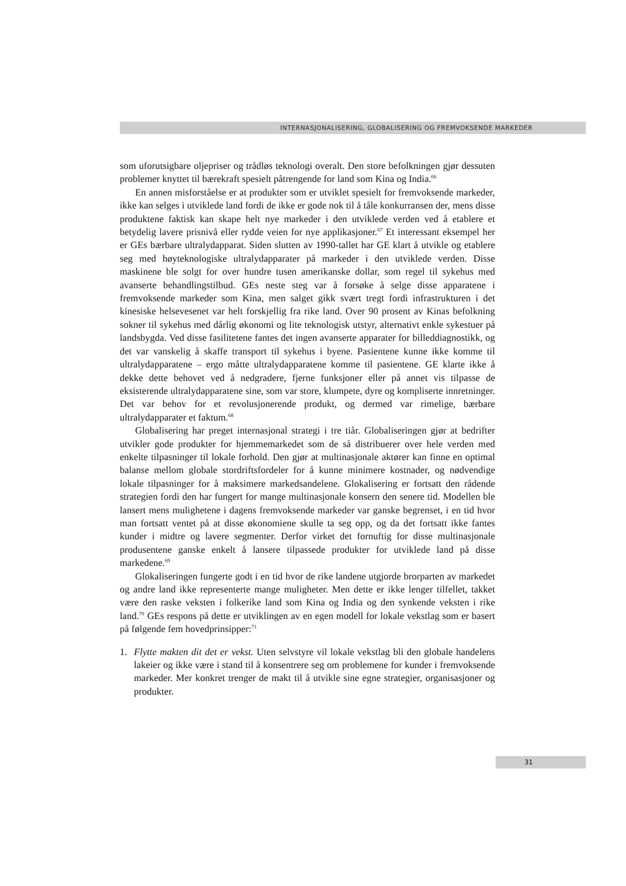INTERNASJONALISERING, GLOBALISERING OG FREMVOKSENDE MARKEDER
som uforutsigbare oljepriser og trådløs teknologi overalt. Den store befolkningen gjør dessuten problemer knyttet til bærekraft spesielt påtrengende for land som Kina og India.<sup>66</sup>
En annen misforståelse er at produkter som er utviklet spesielt for fremvoksende markeder, ikke kan selges i utviklede land fordi de ikke er gode nok til å tåle konkurransen der, mens disse produktene faktisk kan skape helt nye markeder i den utviklede verden ved å etablere et betydelig lavere prisnivå eller rydde veien for nye applikasjoner.<sup>67</sup> Et interessant eksempel her er GEs bærbare ultralydapparat. Siden slutten av 1990-tallet har GE klart å utvikle og etablere seg med høyteknologiske ultralydapparater på markeder i den utviklede verden. Disse maskinene ble solgt for over hundre tusen amerikanske dollar, som regel til sykehus med avanserte behandlingstilbud. GEs neste steg var å forsøke å selge disse apparatene i fremvoksende markeder som Kina, men salget gikk svært tregt fordi infrastrukturen i det kinesiske helsevesenet var helt forskjellig fra rike land. Over 90 prosent av Kinas befolkning sokner til sykehus med dårlig økonomi og lite teknologisk utstyr, alternativt enkle sykestuer på landsbygda. Ved disse fasilitetene fantes det ingen avanserte apparater for billeddiagnostikk, og det var vanskelig å skaffe transport til sykehus i byene. Pasientene kunne ikke komme til ultralydapparatene – ergo måtte ultralydapparatene komme til pasientene. GE klarte ikke å dekke dette behovet ved å nedgradere, fjerne funksjoner eller på annet vis tilpasse de eksisterende ultralydapparatene sine, som var store, klumpete, dyre og kompliserte innretninger. Det var behov for et revolusjonerende produkt, og dermed var rimelige, bærbare ultralydapparater et faktum.<sup>68</sup>
Globalisering har preget internasjonal strategi i tre tiår. Globaliseringen gjør at bedrifter utvikler gode produkter for hjemmemarkedet som de så distribuerer over hele verden med enkelte tilpasninger til lokale forhold. Den gjør at multinasjonale aktører kan finne en optimal balanse mellom globale stordriftsfordeler for å kunne minimere kostnader, og nødvendige lokale tilpasninger for å maksimere markedsandelene. Glokalisering er fortsatt den rådende strategien fordi den har fungert for mange multinasjonale konsern den senere tid. Modellen ble lansert mens mulighetene i dagens fremvoksende markeder var ganske begrenset, i en tid hvor man fortsatt ventet på at disse økonomiene skulle ta seg opp, og da det fortsatt ikke fantes kunder i midtre og lavere segmenter. Derfor virket det fornuftig for disse multinasjonale produsentene ganske enkelt å lansere tilpassede produkter for utviklede land på disse markedene.<sup>69</sup>
Glokaliseringen fungerte godt i en tid hvor de rike landene utgjorde brorparten av markedet og andre land ikke representerte mange muligheter. Men dette er ikke lenger tilfellet, takket være den raske veksten i folkerike land som Kina og India og den synkende veksten i rike land.<sup>70</sup> GEs respons på dette er utviklingen av en egen modell for lokale vekstlag som er basert på følgende fem hovedprinsipper:<sup>71</sup>
1. Flytte makten dit det er vekst. Uten selvstyre vil lokale vekstlag bli den globale handelens lakeier og ikke være i stand til å konsentrere seg om problemene for kunder i fremvoksende markeder. Mer konkret trenger de makt til å utvikle sine egne strategier, organisasjoner og produkter.
31